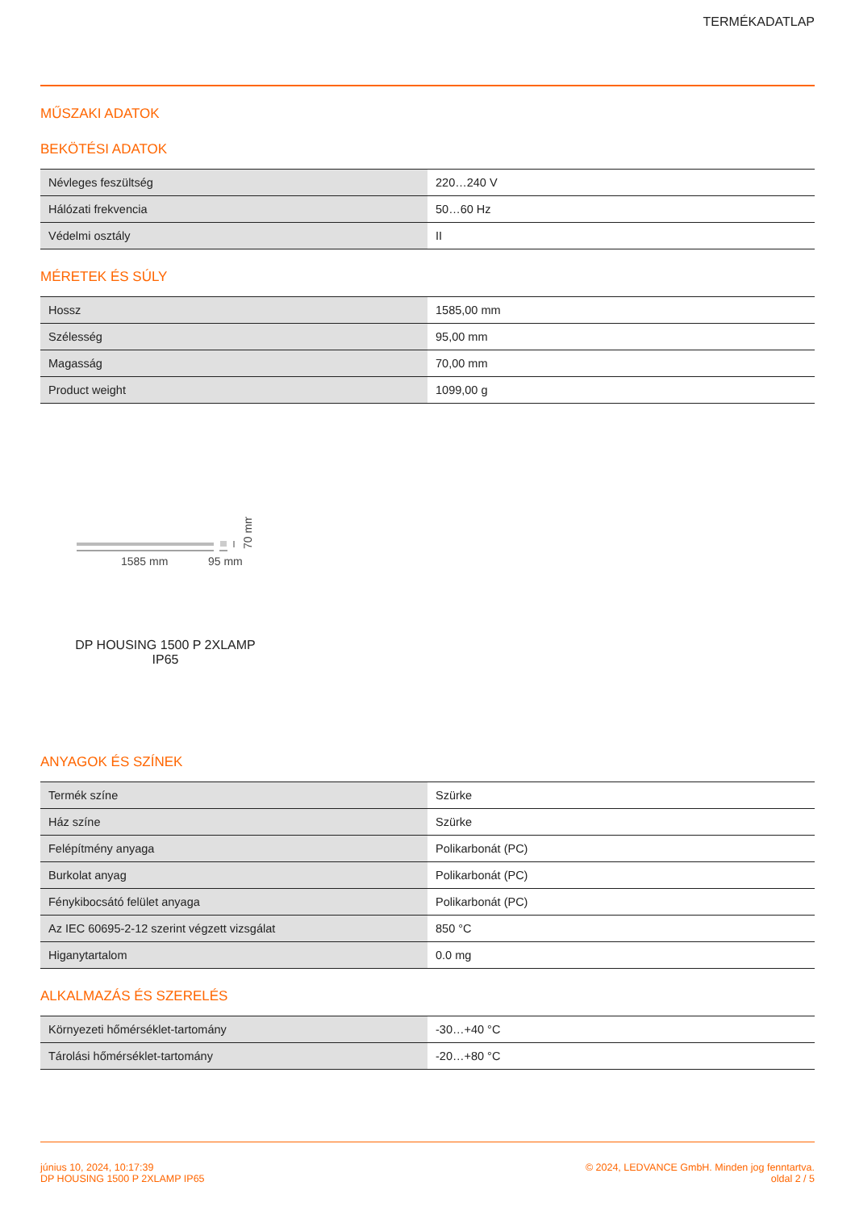TERMÉKADATLAP
MŰSZAKI ADATOK
BEKÖTÉSI ADATOK
| Névleges feszültség | 220…240 V |
| Hálózati frekvencia | 50…60 Hz |
| Védelmi osztály | II |
MÉRETEK ÉS SÚLY
| Hossz | 1585,00 mm |
| Szélesség | 95,00 mm |
| Magasság | 70,00 mm |
| Product weight | 1099,00 g |
1585 mm
95 mm
70 mm
DP HOUSING 1500 P 2XLAMP IP65
ANYAGOK ÉS SZÍNEK
| Termék színe | Szürke |
| Ház színe | Szürke |
| Felépítmény anyaga | Polikarbonát (PC) |
| Burkolat anyag | Polikarbonát (PC) |
| Fénykibocsátó felület anyaga | Polikarbonát (PC) |
| Az IEC 60695-2-12 szerint végzett vizsgálat | 850 °C |
| Higanytartalom | 0.0 mg |
ALKALMAZÁS ÉS SZERELÉS
| Környezeti hőmérséklet-tartomány | -30…+40 °C |
| Tárolási hőmérséklet-tartomány | -20…+80 °C |
június 10, 2024, 10:17:39
DP HOUSING 1500 P 2XLAMP IP65
© 2024, LEDVANCE GmbH. Minden jog fenntartva.
oldal 2 / 5